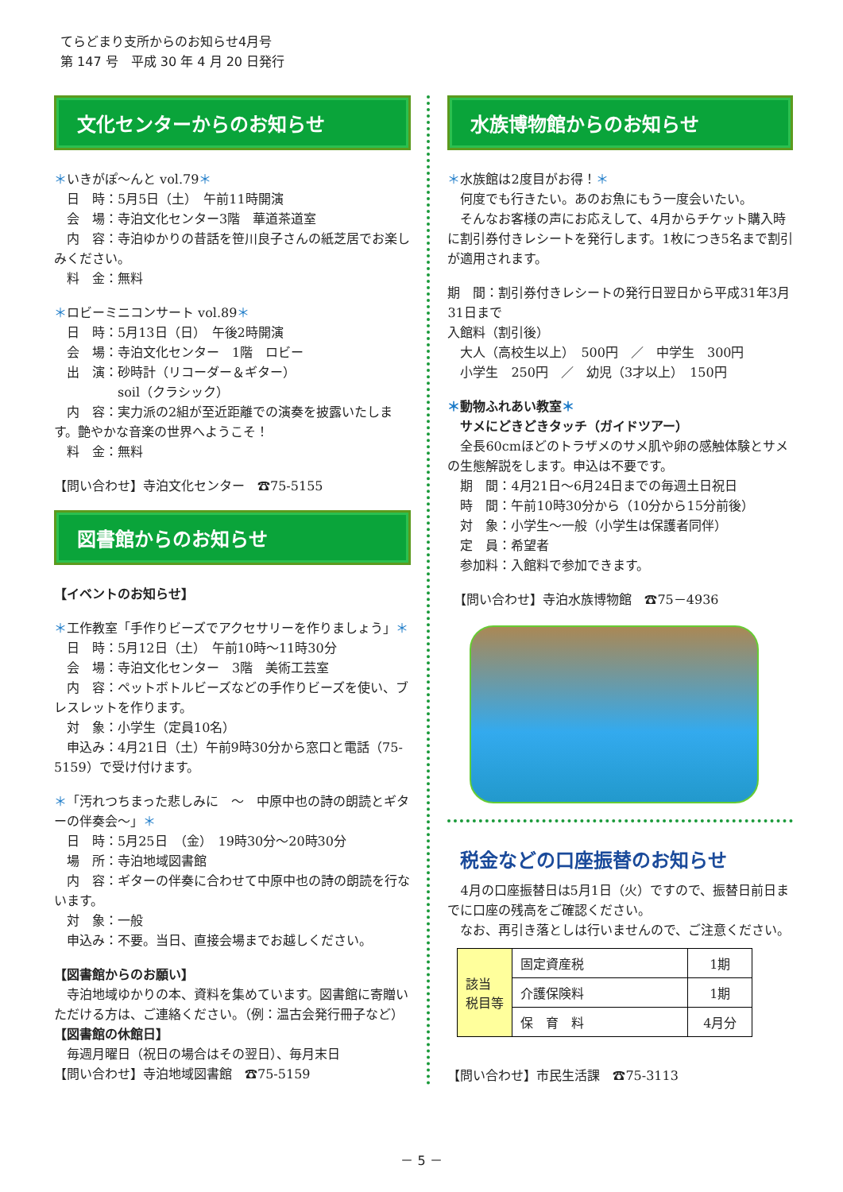てらどまり支所からのお知らせ4月号
第 147 号　平成 30 年 4 月 20 日発行
文化センターからのお知らせ
＊いきがぽ～んと vol.79＊
　日　時：5月5日（土）　午前11時開演
　会　場：寺泊文化センター3階　華道茶道室
　内　容：寺泊ゆかりの昔話を笹川良子さんの紙芝居でお楽しみください。
　料　金：無料
＊ロビーミニコンサート vol.89＊
　日　時：5月13日（日）　午後2時開演
　会　場：寺泊文化センター　1階　ロビー
　出　演：砂時計（リコーダー＆ギター）
　　　　　soil（クラシック）
　内　容：実力派の2組が至近距離での演奏を披露いたします。艶やかな音楽の世界へようこそ！
　料　金：無料
【問い合わせ】寺泊文化センター　☎75-5155
図書館からのお知らせ
【イベントのお知らせ】
＊工作教室「手作りビーズでアクセサリーを作りましょう」＊
　日　時：5月12日（土）　午前10時～11時30分
　会　場：寺泊文化センター　3階　美術工芸室
　内　容：ペットボトルビーズなどの手作りビーズを使い、ブレスレットを作ります。
　対　象：小学生（定員10名）
　申込み：4月21日（土）午前9時30分から窓口と電話（75-5159）で受け付けます。
＊「汚れつちまった悲しみに　～　中原中也の詩の朗読とギターの伴奏会～」＊
　日　時：5月25日　（金）　19時30分～20時30分
　場　所：寺泊地域図書館
　内　容：ギターの伴奏に合わせて中原中也の詩の朗読を行ないます。
　対　象：一般
　申込み：不要。当日、直接会場までお越しください。
【図書館からのお願い】
　寺泊地域ゆかりの本、資料を集めています。図書館に寄贈いただける方は、ご連絡ください。（例：温古会発行冊子など）
【図書館の休館日】
　毎週月曜日（祝日の場合はその翌日）、毎月末日
【問い合わせ】寺泊地域図書館　☎75-5159
水族博物館からのお知らせ
＊水族館は2度目がお得！＊
　何度でも行きたい。あのお魚にもう一度会いたい。
　そんなお客様の声にお応えして、4月からチケット購入時に割引券付きレシートを発行します。1枚につき5名まで割引が適用されます。
期　間：割引券付きレシートの発行日翌日から平成31年3月31日まで
入館料（割引後）
　大人（高校生以上）　500円　／　中学生　300円
　小学生　250円　／　幼児（3才以上）　150円
＊動物ふれあい教室＊
　サメにどきどきタッチ（ガイドツアー）
　全長60cmほどのトラザメのサメ肌や卵の感触体験とサメの生態解説をします。申込は不要です。
　期　間：4月21日～6月24日までの毎週土日祝日
　時　間：午前10時30分から（10分から15分前後）
　対　象：小学生～一般（小学生は保護者同伴）
　定　員：希望者
　参加料：入館料で参加できます。
　【問い合わせ】寺泊水族博物館　☎75－4936
税金などの口座振替のお知らせ
　4月の口座振替日は5月1日（火）ですので、振替日前日までに口座の残高をご確認ください。
　なお、再引き落としは行いませんので、ご注意ください。
| 該当 税目等 | 固定資産税 | 1期 |
| | 介護保険料 | 1期 |
| | 保 育 料 | 4月分 |
【問い合わせ】市民生活課　☎75-3113
－ 5 －